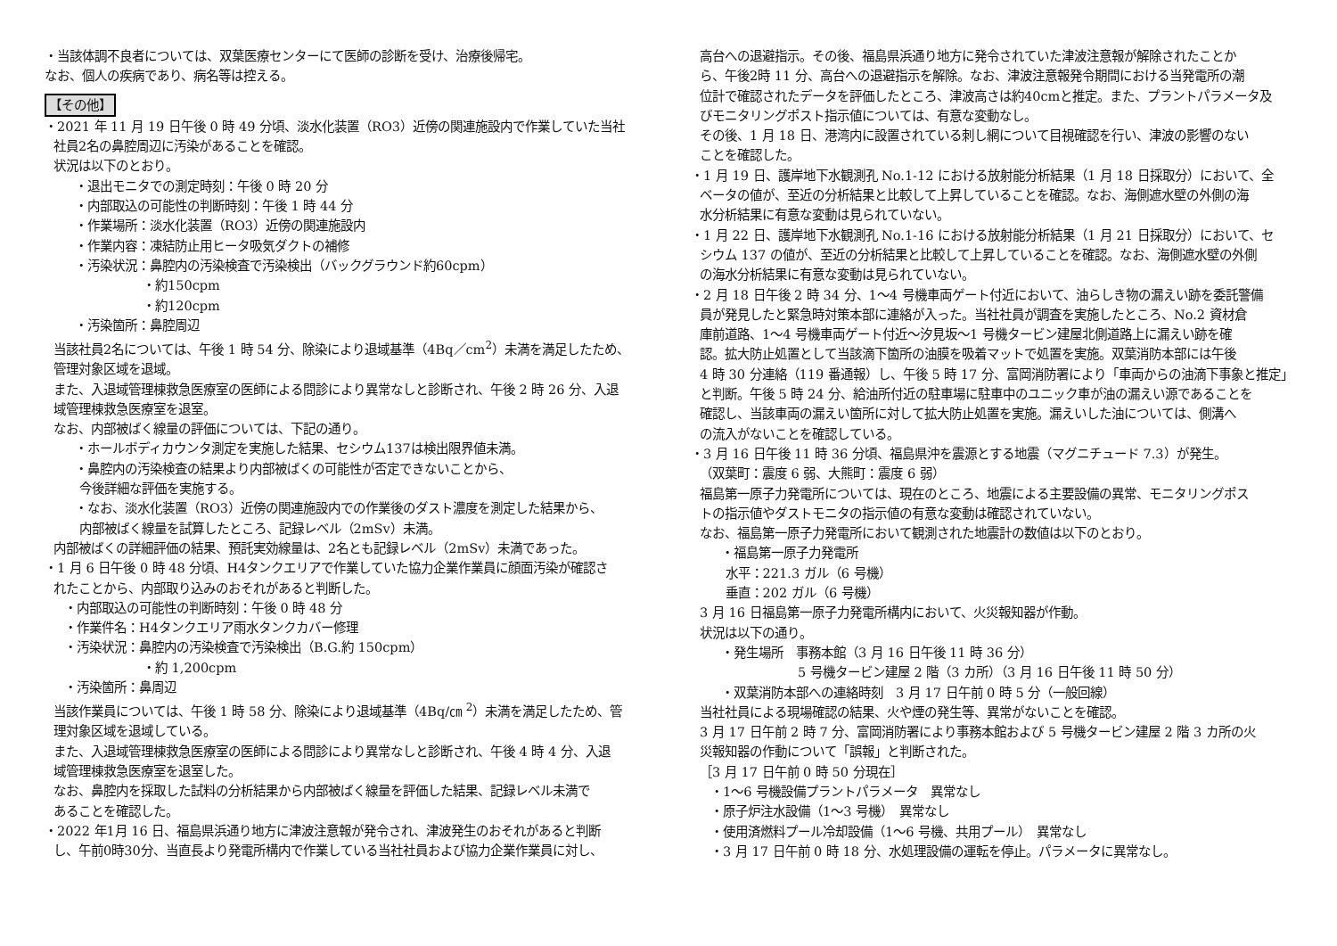・当該体調不良者については、双葉医療センターにて医師の診断を受け、治療後帰宅。
なお、個人の疾病であり、病名等は控える。
【その他】
・2021 年 11 月 19 日午後 0 時 49 分頃、淡水化装置（RO3）近傍の関連施設内で作業していた当社
社員2名の鼻腔周辺に汚染があることを確認。
状況は以下のとおり。
・退出モニタでの測定時刻：午後 0 時 20 分
・内部取込の可能性の判断時刻：午後 1 時 44 分
・作業場所：淡水化装置（RO3）近傍の関連施設内
・作業内容：凍結防止用ヒータ吸気ダクトの補修
・汚染状況：鼻腔内の汚染検査で汚染検出（バックグラウンド約60cpm）
・約150cpm
・約120cpm
・汚染箇所：鼻腔周辺
当該社員2名については、午後 1 時 54 分、除染により退域基準（4Bq／cm<sup>2</sup>）未満を満足したため、
管理対象区域を退域。
また、入退域管理棟救急医療室の医師による問診により異常なしと診断され、午後 2 時 26 分、入退
域管理棟救急医療室を退室。
なお、内部被ばく線量の評価については、下記の通り。
・ホールボディカウンタ測定を実施した結果、セシウム137は検出限界値未満。
・鼻腔内の汚染検査の結果より内部被ばくの可能性が否定できないことから、
今後詳細な評価を実施する。
・なお、淡水化装置（RO3）近傍の関連施設内での作業後のダスト濃度を測定した結果から、
内部被ばく線量を試算したところ、記録レベル（2mSv）未満。
内部被ばくの詳細評価の結果、預託実効線量は、2名とも記録レベル（2mSv）未満であった。
・1 月 6 日午後 0 時 48 分頃、H4タンクエリアで作業していた協力企業作業員に顔面汚染が確認さ
れたことから、内部取り込みのおそれがあると判断した。
・内部取込の可能性の判断時刻：午後 0 時 48 分
・作業件名：H4タンクエリア雨水タンクカバー修理
・汚染状況：鼻腔内の汚染検査で汚染検出（B.G.約 150cpm）
・約 1,200cpm
・汚染箇所：鼻周辺
当該作業員については、午後 1 時 58 分、除染により退域基準（4Bq/㎝ <sup>2</sup>）未満を満足したため、管
理対象区域を退域している。
また、入退域管理棟救急医療室の医師による問診により異常なしと診断され、午後 4 時 4 分、入退
域管理棟救急医療室を退室した。
なお、鼻腔内を採取した試料の分析結果から内部被ばく線量を評価した結果、記録レベル未満で
あることを確認した。
・2022 年1月 16 日、福島県浜通り地方に津波注意報が発令され、津波発生のおそれがあると判断
し、午前0時30分、当直長より発電所構内で作業している当社社員および協力企業作業員に対し、
高台への退避指示。その後、福島県浜通り地方に発令されていた津波注意報が解除されたことか
ら、午後2時 11 分、高台への退避指示を解除。なお、津波注意報発令期間における当発電所の潮
位計で確認されたデータを評価したところ、津波高さは約40cmと推定。また、プラントパラメータ及
びモニタリングポスト指示値については、有意な変動なし。
その後、1 月 18 日、港湾内に設置されている刺し網について目視確認を行い、津波の影響のない
ことを確認した。
・1 月 19 日、護岸地下水観測孔 No.1-12 における放射能分析結果（1 月 18 日採取分）において、全
ベータの値が、至近の分析結果と比較して上昇していることを確認。なお、海側遮水壁の外側の海
水分析結果に有意な変動は見られていない。
・1 月 22 日、護岸地下水観測孔 No.1-16 における放射能分析結果（1 月 21 日採取分）において、セ
シウム 137 の値が、至近の分析結果と比較して上昇していることを確認。なお、海側遮水壁の外側
の海水分析結果に有意な変動は見られていない。
・2 月 18 日午後 2 時 34 分、1～4 号機車両ゲート付近において、油らしき物の漏えい跡を委託警備
員が発見したと緊急時対策本部に連絡が入った。当社社員が調査を実施したところ、No.2 資材倉
庫前道路、1～4 号機車両ゲート付近～汐見坂～1 号機タービン建屋北側道路上に漏えい跡を確
認。拡大防止処置として当該滴下箇所の油膜を吸着マットで処置を実施。双葉消防本部には午後
4 時 30 分連絡（119 番通報）し、午後 5 時 17 分、富岡消防署により「車両からの油滴下事象と推定」
と判断。午後 5 時 24 分、給油所付近の駐車場に駐車中のユニック車が油の漏えい源であることを
確認し、当該車両の漏えい箇所に対して拡大防止処置を実施。漏えいした油については、側溝へ
の流入がないことを確認している。
・3 月 16 日午後 11 時 36 分頃、福島県沖を震源とする地震（マグニチュード 7.3）が発生。
（双葉町：震度 6 弱、大熊町：震度 6 弱）
福島第一原子力発電所については、現在のところ、地震による主要設備の異常、モニタリングポス
トの指示値やダストモニタの指示値の有意な変動は確認されていない。
なお、福島第一原子力発電所において観測された地震計の数値は以下のとおり。
・福島第一原子力発電所
水平：221.3 ガル（6 号機）
垂直：202 ガル（6 号機）
3 月 16 日福島第一原子力発電所構内において、火災報知器が作動。
状況は以下の通り。
・発生場所　事務本館（3 月 16 日午後 11 時 36 分）
5 号機タービン建屋 2 階（3 カ所）（3 月 16 日午後 11 時 50 分）
・双葉消防本部への連絡時刻　3 月 17 日午前 0 時 5 分（一般回線）
当社社員による現場確認の結果、火や煙の発生等、異常がないことを確認。
3 月 17 日午前 2 時 7 分、富岡消防署により事務本館および 5 号機タービン建屋 2 階 3 カ所の火
災報知器の作動について「誤報」と判断された。
［3 月 17 日午前 0 時 50 分現在］
・1～6 号機設備プラントパラメータ　異常なし
・原子炉注水設備（1～3 号機）　異常なし
・使用済燃料プール冷却設備（1～6 号機、共用プール）　異常なし
・3 月 17 日午前 0 時 18 分、水処理設備の運転を停止。パラメータに異常なし。